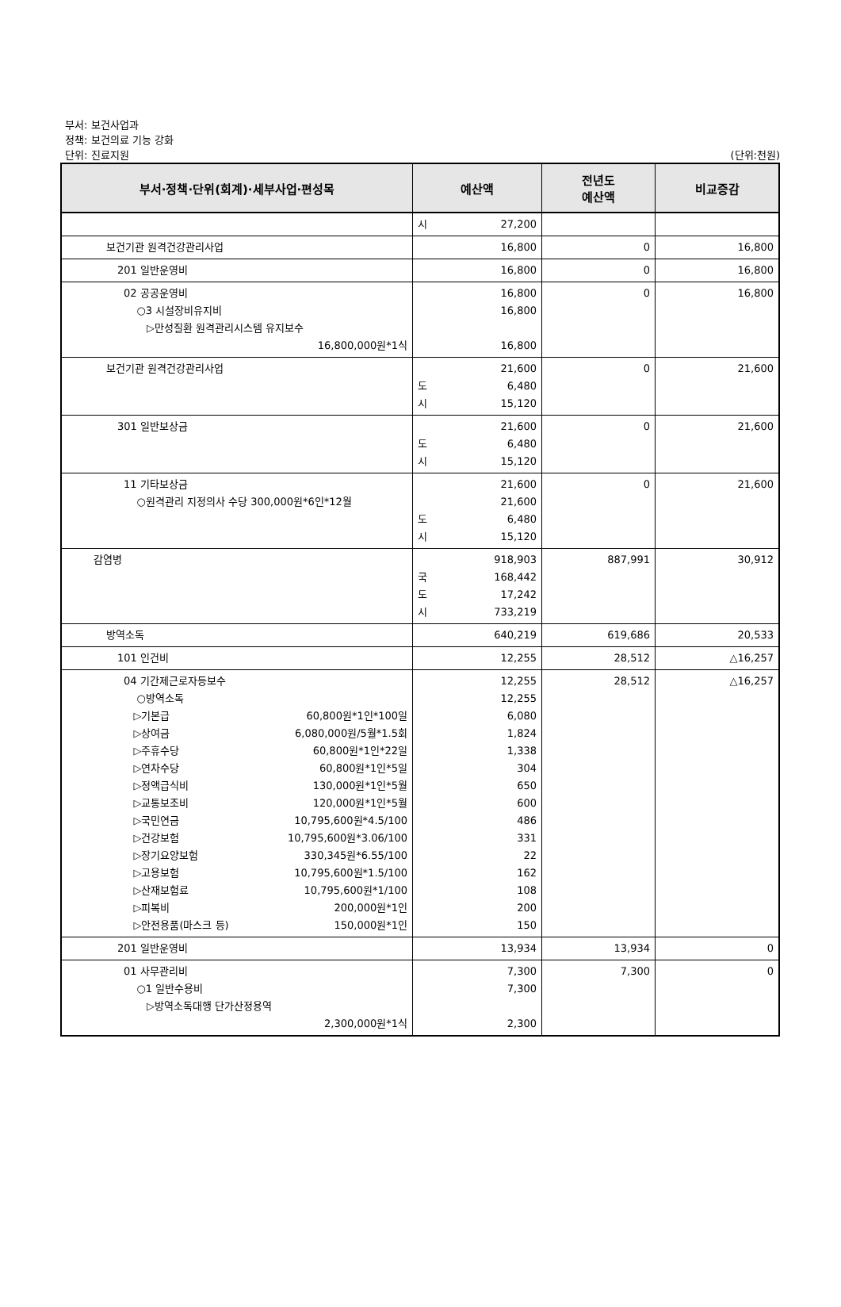부서: 보건사업과
정책: 보건의료 기능 강화
단위: 진료지원 (단위:천원)
| 부서·정책·단위(회계)·세부사업·편성목 | 예산액 | 전년도 예산액 | 비교증감 |
| --- | --- | --- | --- |
| | 시 27,200 | | |
| 보건기관 원격건강관리사업 | 16,800 | 0 | 16,800 |
| 201 일반운영비 | 16,800 | 0 | 16,800 |
| 02 공공운영비 ○3 시설장비유지비 ▷만성질환 원격관리시스템 유지보수 16,800,000원*1식 | 16,800 16,800 16,800 | 0 | 16,800 |
| 보건기관 원격건강관리사업 | 21,600 도 6,480 시 15,120 | 0 | 21,600 |
| 301 일반보상금 | 21,600 도 6,480 시 15,120 | 0 | 21,600 |
| 11 기타보상금 ○원격관리 지정의사 수당 300,000원*6인*12월 | 21,600 21,600 도 6,480 시 15,120 | 0 | 21,600 |
| 감염병 | 918,903 국 168,442 도 17,242 시 733,219 | 887,991 | 30,912 |
| 방역소독 | 640,219 | 619,686 | 20,533 |
| 101 인건비 | 12,255 | 28,512 | △16,257 |
| 04 기간제근로자등보수 ○방역소독 ▷기본급 60,800원*1인*100일 ▷상여금 6,080,000원/5월*1.5회 ▷주휴수당 60,800원*1인*22일 ▷연차수당 60,800원*1인*5일 ▷정액급식비 130,000원*1인*5월 ▷교통보조비 120,000원*1인*5월 ▷국민연금 10,795,600원*4.5/100 ▷건강보험 10,795,600원*3.06/100 ▷장기요양보험 330,345원*6.55/100 ▷고용보험 10,795,600원*1.5/100 ▷산재보험료 10,795,600원*1/100 ▷피복비 200,000원*1인 ▷안전용품(마스크 등) 150,000원*1인 | 12,255 12,255 6,080 1,824 1,338 304 650 600 486 331 22 162 108 200 150 | 28,512 | △16,257 |
| 201 일반운영비 | 13,934 | 13,934 | 0 |
| 01 사무관리비 ○1 일반수용비 ▷방역소독대행 단가산정용역 2,300,000원*1식 | 7,300 7,300 2,300 | 7,300 | 0 |